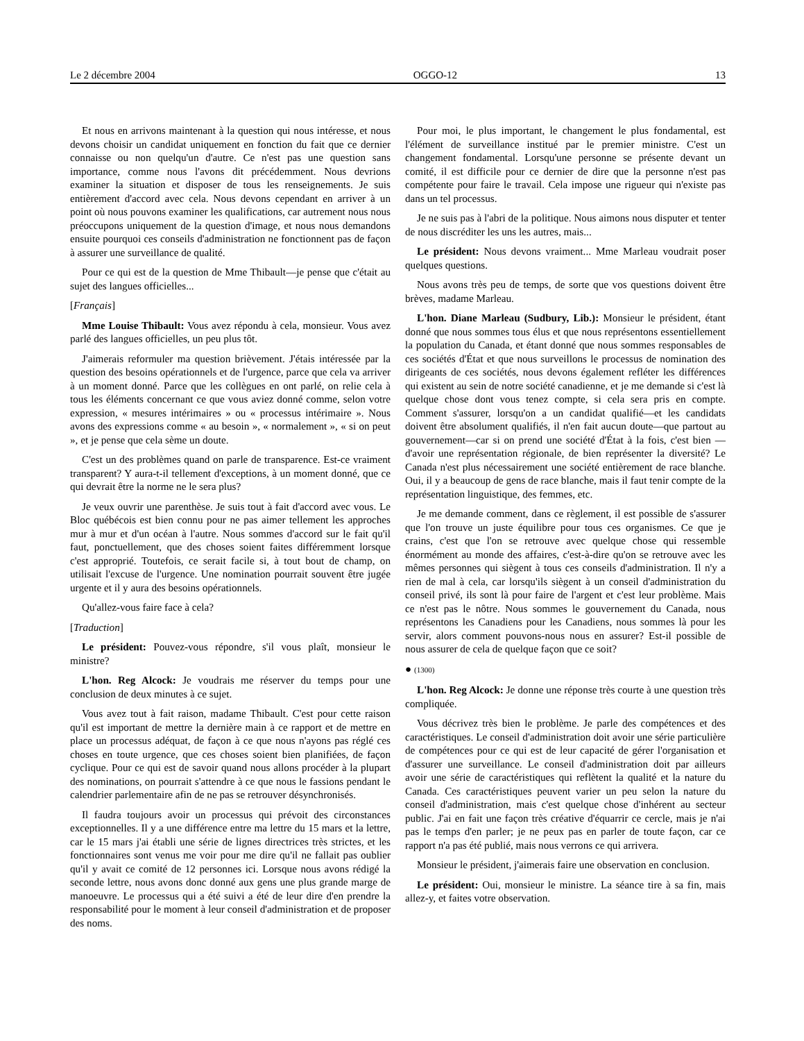Le 2 décembre 2004 OGGO-12 13
Et nous en arrivons maintenant à la question qui nous intéresse, et nous devons choisir un candidat uniquement en fonction du fait que ce dernier connaisse ou non quelqu'un d'autre. Ce n'est pas une question sans importance, comme nous l'avons dit précédemment. Nous devrions examiner la situation et disposer de tous les renseignements. Je suis entièrement d'accord avec cela. Nous devons cependant en arriver à un point où nous pouvons examiner les qualifications, car autrement nous nous préoccupons uniquement de la question d'image, et nous nous demandons ensuite pourquoi ces conseils d'administration ne fonctionnent pas de façon à assurer une surveillance de qualité.
Pour ce qui est de la question de Mme Thibault—je pense que c'était au sujet des langues officielles...
[Français]
Mme Louise Thibault: Vous avez répondu à cela, monsieur. Vous avez parlé des langues officielles, un peu plus tôt.
J'aimerais reformuler ma question brièvement. J'étais intéressée par la question des besoins opérationnels et de l'urgence, parce que cela va arriver à un moment donné. Parce que les collègues en ont parlé, on relie cela à tous les éléments concernant ce que vous aviez donné comme, selon votre expression, « mesures intérimaires » ou « processus intérimaire ». Nous avons des expressions comme « au besoin », « normalement », « si on peut », et je pense que cela sème un doute.
C'est un des problèmes quand on parle de transparence. Est-ce vraiment transparent? Y aura-t-il tellement d'exceptions, à un moment donné, que ce qui devrait être la norme ne le sera plus?
Je veux ouvrir une parenthèse. Je suis tout à fait d'accord avec vous. Le Bloc québécois est bien connu pour ne pas aimer tellement les approches mur à mur et d'un océan à l'autre. Nous sommes d'accord sur le fait qu'il faut, ponctuellement, que des choses soient faites différemment lorsque c'est approprié. Toutefois, ce serait facile si, à tout bout de champ, on utilisait l'excuse de l'urgence. Une nomination pourrait souvent être jugée urgente et il y aura des besoins opérationnels.
Qu'allez-vous faire face à cela?
[Traduction]
Le président: Pouvez-vous répondre, s'il vous plaît, monsieur le ministre?
L'hon. Reg Alcock: Je voudrais me réserver du temps pour une conclusion de deux minutes à ce sujet.
Vous avez tout à fait raison, madame Thibault. C'est pour cette raison qu'il est important de mettre la dernière main à ce rapport et de mettre en place un processus adéquat, de façon à ce que nous n'ayons pas réglé ces choses en toute urgence, que ces choses soient bien planifiées, de façon cyclique. Pour ce qui est de savoir quand nous allons procéder à la plupart des nominations, on pourrait s'attendre à ce que nous le fassions pendant le calendrier parlementaire afin de ne pas se retrouver désynchronisés.
Il faudra toujours avoir un processus qui prévoit des circonstances exceptionnelles. Il y a une différence entre ma lettre du 15 mars et la lettre, car le 15 mars j'ai établi une série de lignes directrices très strictes, et les fonctionnaires sont venus me voir pour me dire qu'il ne fallait pas oublier qu'il y avait ce comité de 12 personnes ici. Lorsque nous avons rédigé la seconde lettre, nous avons donc donné aux gens une plus grande marge de manoeuvre. Le processus qui a été suivi a été de leur dire d'en prendre la responsabilité pour le moment à leur conseil d'administration et de proposer des noms.
Pour moi, le plus important, le changement le plus fondamental, est l'élément de surveillance institué par le premier ministre. C'est un changement fondamental. Lorsqu'une personne se présente devant un comité, il est difficile pour ce dernier de dire que la personne n'est pas compétente pour faire le travail. Cela impose une rigueur qui n'existe pas dans un tel processus.
Je ne suis pas à l'abri de la politique. Nous aimons nous disputer et tenter de nous discréditer les uns les autres, mais...
Le président: Nous devons vraiment... Mme Marleau voudrait poser quelques questions.
Nous avons très peu de temps, de sorte que vos questions doivent être brèves, madame Marleau.
L'hon. Diane Marleau (Sudbury, Lib.): Monsieur le président, étant donné que nous sommes tous élus et que nous représentons essentiellement la population du Canada, et étant donné que nous sommes responsables de ces sociétés d'État et que nous surveillons le processus de nomination des dirigeants de ces sociétés, nous devons également refléter les différences qui existent au sein de notre société canadienne, et je me demande si c'est là quelque chose dont vous tenez compte, si cela sera pris en compte. Comment s'assurer, lorsqu'on a un candidat qualifié—et les candidats doivent être absolument qualifiés, il n'en fait aucun doute—que partout au gouvernement—car si on prend une société d'État à la fois, c'est bien —d'avoir une représentation régionale, de bien représenter la diversité? Le Canada n'est plus nécessairement une société entièrement de race blanche. Oui, il y a beaucoup de gens de race blanche, mais il faut tenir compte de la représentation linguistique, des femmes, etc.
Je me demande comment, dans ce règlement, il est possible de s'assurer que l'on trouve un juste équilibre pour tous ces organismes. Ce que je crains, c'est que l'on se retrouve avec quelque chose qui ressemble énormément au monde des affaires, c'est-à-dire qu'on se retrouve avec les mêmes personnes qui siègent à tous ces conseils d'administration. Il n'y a rien de mal à cela, car lorsqu'ils siègent à un conseil d'administration du conseil privé, ils sont là pour faire de l'argent et c'est leur problème. Mais ce n'est pas le nôtre. Nous sommes le gouvernement du Canada, nous représentons les Canadiens pour les Canadiens, nous sommes là pour les servir, alors comment pouvons-nous nous en assurer? Est-il possible de nous assurer de cela de quelque façon que ce soit?
● (1300)
L'hon. Reg Alcock: Je donne une réponse très courte à une question très compliquée.
Vous décrivez très bien le problème. Je parle des compétences et des caractéristiques. Le conseil d'administration doit avoir une série particulière de compétences pour ce qui est de leur capacité de gérer l'organisation et d'assurer une surveillance. Le conseil d'administration doit par ailleurs avoir une série de caractéristiques qui reflètent la qualité et la nature du Canada. Ces caractéristiques peuvent varier un peu selon la nature du conseil d'administration, mais c'est quelque chose d'inhérent au secteur public. J'ai en fait une façon très créative d'équarrir ce cercle, mais je n'ai pas le temps d'en parler; je ne peux pas en parler de toute façon, car ce rapport n'a pas été publié, mais nous verrons ce qui arrivera.
Monsieur le président, j'aimerais faire une observation en conclusion.
Le président: Oui, monsieur le ministre. La séance tire à sa fin, mais allez-y, et faites votre observation.